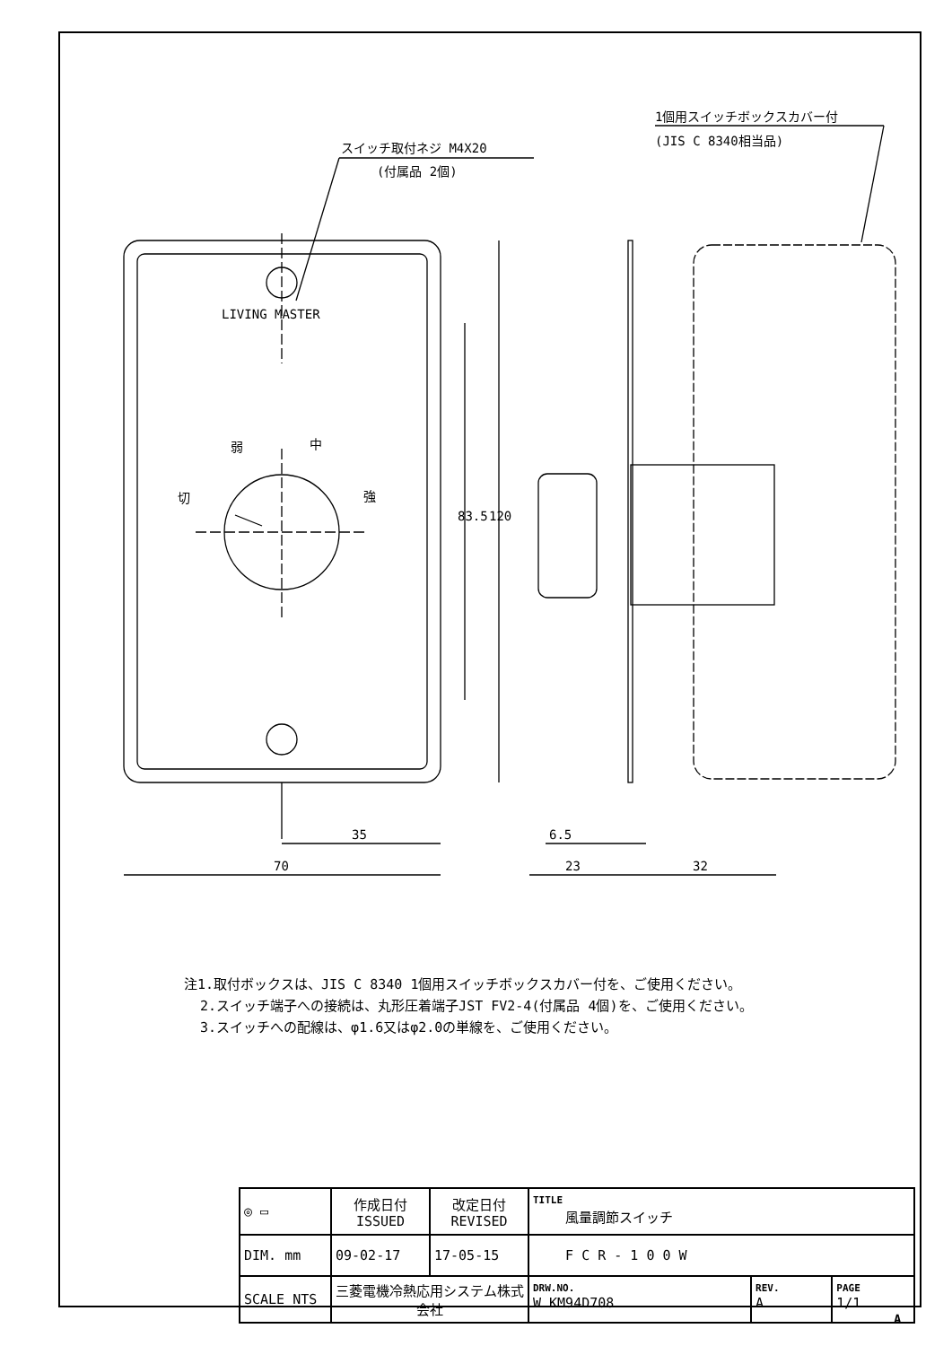スイッチ取付ネジ M4X20
(付属品 2個)
1個用スイッチボックスカバー付
(JIS C 8340相当品)
LIVING MASTER
弱
中
切
強
83.5
120
35
70
6.5
23
32
注1.取付ボックスは、JIS C 8340 1個用スイッチボックスカバー付を、ご使用ください。
2.スイッチ端子への接続は、丸形圧着端子JST FV2-4(付属品 4個)を、ご使用ください。
3.スイッチへの配線は、φ1.6又はφ2.0の単線を、ご使用ください。
| ◎ ▭ | 作成日付 ISSUED | 改定日付 REVISED | TITLE 風量調節スイッチ | | |
| DIM. mm | 09-02-17 | 17-05-15 | F C R - 1 0 0 W | | |
| SCALE NTS | 三菱電機冷熱応用システム株式会社 | | DRW.NO. W KM94D708 | REV. A | PAGE 1/1 |
A